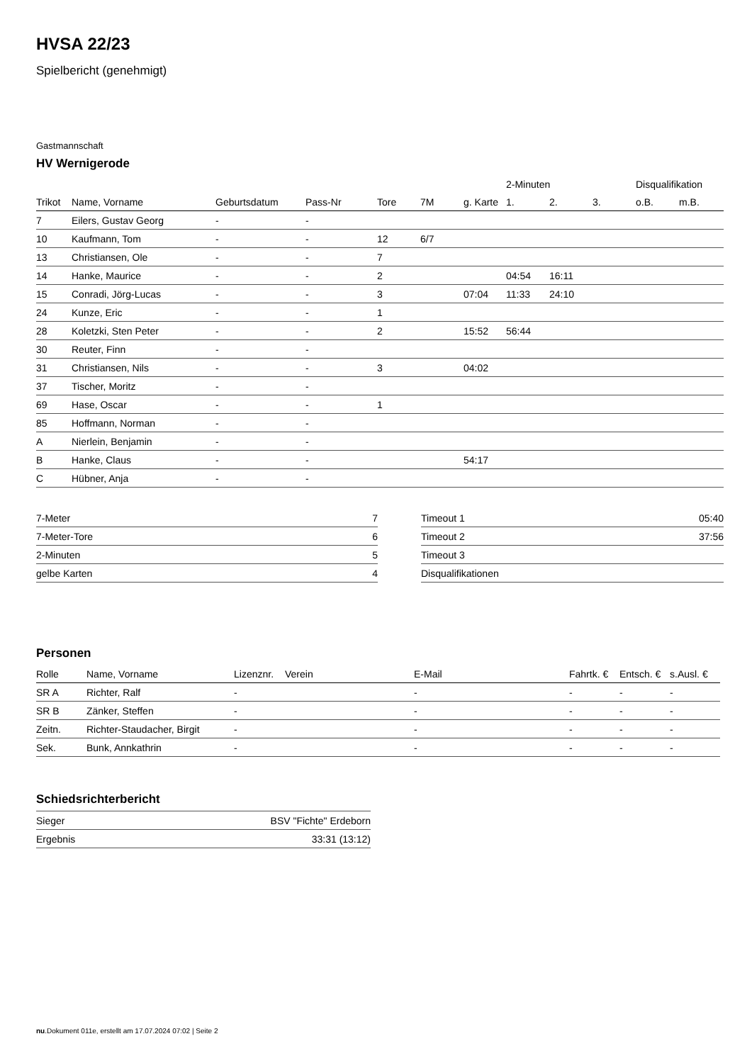HVSA 22/23
Spielbericht (genehmigt)
Gastmannschaft
HV Wernigerode
| | | | | | | | 2-Minuten | | | Disqualifikation | |
| --- | --- | --- | --- | --- | --- | --- | --- | --- | --- | --- | --- |
| Trikot | Name, Vorname | Geburtsdatum | Pass-Nr | Tore | 7M | g. Karte | 1. | 2. | 3. | o.B. | m.B. |
| 7 | Eilers, Gustav Georg | - | - | | | | | | | | |
| 10 | Kaufmann, Tom | - | - | 12 | 6/7 | | | | | | |
| 13 | Christiansen, Ole | - | - | 7 | | | | | | | |
| 14 | Hanke, Maurice | - | - | 2 | | | 04:54 | 16:11 | | | |
| 15 | Conradi, Jörg-Lucas | - | - | 3 | | 07:04 | 11:33 | 24:10 | | | |
| 24 | Kunze, Eric | - | - | 1 | | | | | | | |
| 28 | Koletzki, Sten Peter | - | - | 2 | | 15:52 | 56:44 | | | | |
| 30 | Reuter, Finn | - | - | | | | | | | | |
| 31 | Christiansen, Nils | - | - | 3 | | 04:02 | | | | | |
| 37 | Tischer, Moritz | - | - | | | | | | | | |
| 69 | Hase, Oscar | - | - | 1 | | | | | | | |
| 85 | Hoffmann, Norman | - | - | | | | | | | | |
| A | Nierlein, Benjamin | - | - | | | | | | | | |
| B | Hanke, Claus | - | - | | | 54:17 | | | | | |
| C | Hübner, Anja | - | - | | | | | | | | |
| 7-Meter | 7 |
| 7-Meter-Tore | 6 |
| 2-Minuten | 5 |
| gelbe Karten | 4 |
| Timeout 1 | 05:40 |
| Timeout 2 | 37:56 |
| Timeout 3 | |
| Disqualifikationen | |
Personen
| Rolle | Name, Vorname | Lizenznr. | Verein | E-Mail | Fahrtk. € | Entsch. € | s.Ausl. € |
| --- | --- | --- | --- | --- | --- | --- | --- |
| SR A | Richter, Ralf | - | | - | - | - | - |
| SR B | Zänker, Steffen | - | | - | - | - | - |
| Zeitn. | Richter-Staudacher, Birgit | - | | - | - | - | - |
| Sek. | Bunk, Annkathrin | - | | - | - | - | - |
Schiedsrichterbericht
| Sieger | BSV "Fichte" Erdeborn |
| Ergebnis | 33:31 (13:12) |
nu.Dokument 011e, erstellt am 17.07.2024 07:02 | Seite 2